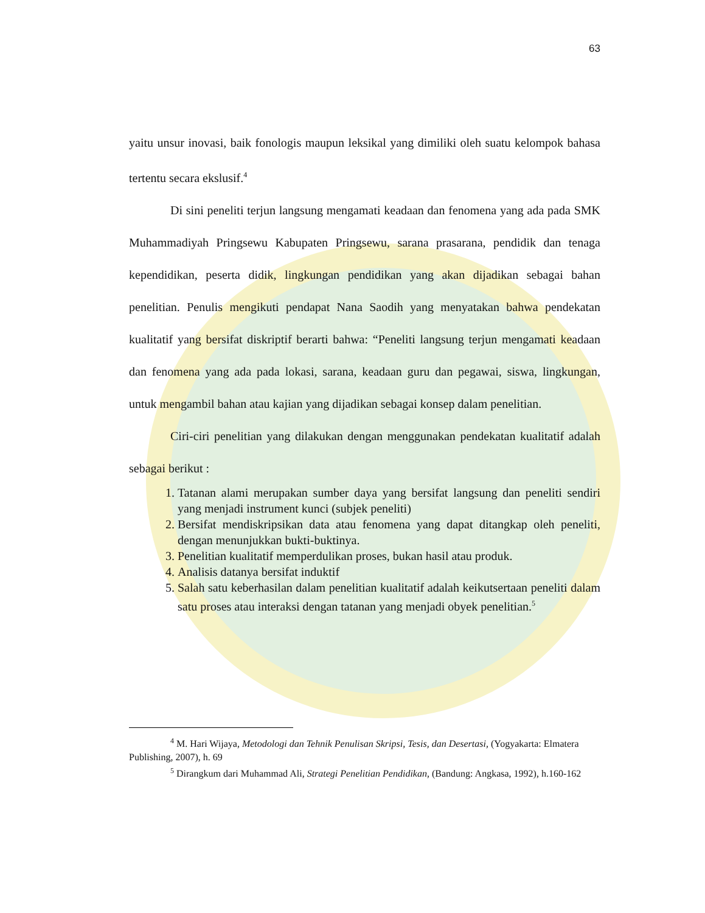63
yaitu unsur inovasi, baik fonologis maupun leksikal yang dimiliki oleh suatu kelompok bahasa tertentu secara ekslusif.<sup>4</sup>
Di sini peneliti terjun langsung mengamati keadaan dan fenomena yang ada pada SMK Muhammadiyah Pringsewu Kabupaten Pringsewu, sarana prasarana, pendidik dan tenaga kependidikan, peserta didik, lingkungan pendidikan yang akan dijadikan sebagai bahan penelitian. Penulis mengikuti pendapat Nana Saodih yang menyatakan bahwa pendekatan kualitatif yang bersifat diskriptif berarti bahwa: “Peneliti langsung terjun mengamati keadaan dan fenomena yang ada pada lokasi, sarana, keadaan guru dan pegawai, siswa, lingkungan, untuk mengambil bahan atau kajian yang dijadikan sebagai konsep dalam penelitian.
Ciri-ciri penelitian yang dilakukan dengan menggunakan pendekatan kualitatif adalah sebagai berikut :
1. Tatanan alami merupakan sumber daya yang bersifat langsung dan peneliti sendiri yang menjadi instrument kunci (subjek peneliti)
2. Bersifat mendiskripsikan data atau fenomena yang dapat ditangkap oleh peneliti, dengan menunjukkan bukti-buktinya.
3. Penelitian kualitatif memperdulikan proses, bukan hasil atau produk.
4. Analisis datanya bersifat induktif
5. Salah satu keberhasilan dalam penelitian kualitatif adalah keikutsertaan peneliti dalam satu proses atau interaksi dengan tatanan yang menjadi obyek penelitian.<sup>5</sup>
<sup>4</sup> M. Hari Wijaya, Metodologi dan Tehnik Penulisan Skripsi, Tesis, dan Desertasi, (Yogyakarta: Elmatera Publishing, 2007), h. 69
<sup>5</sup> Dirangkum dari Muhammad Ali, Strategi Penelitian Pendidikan, (Bandung: Angkasa, 1992), h.160-162